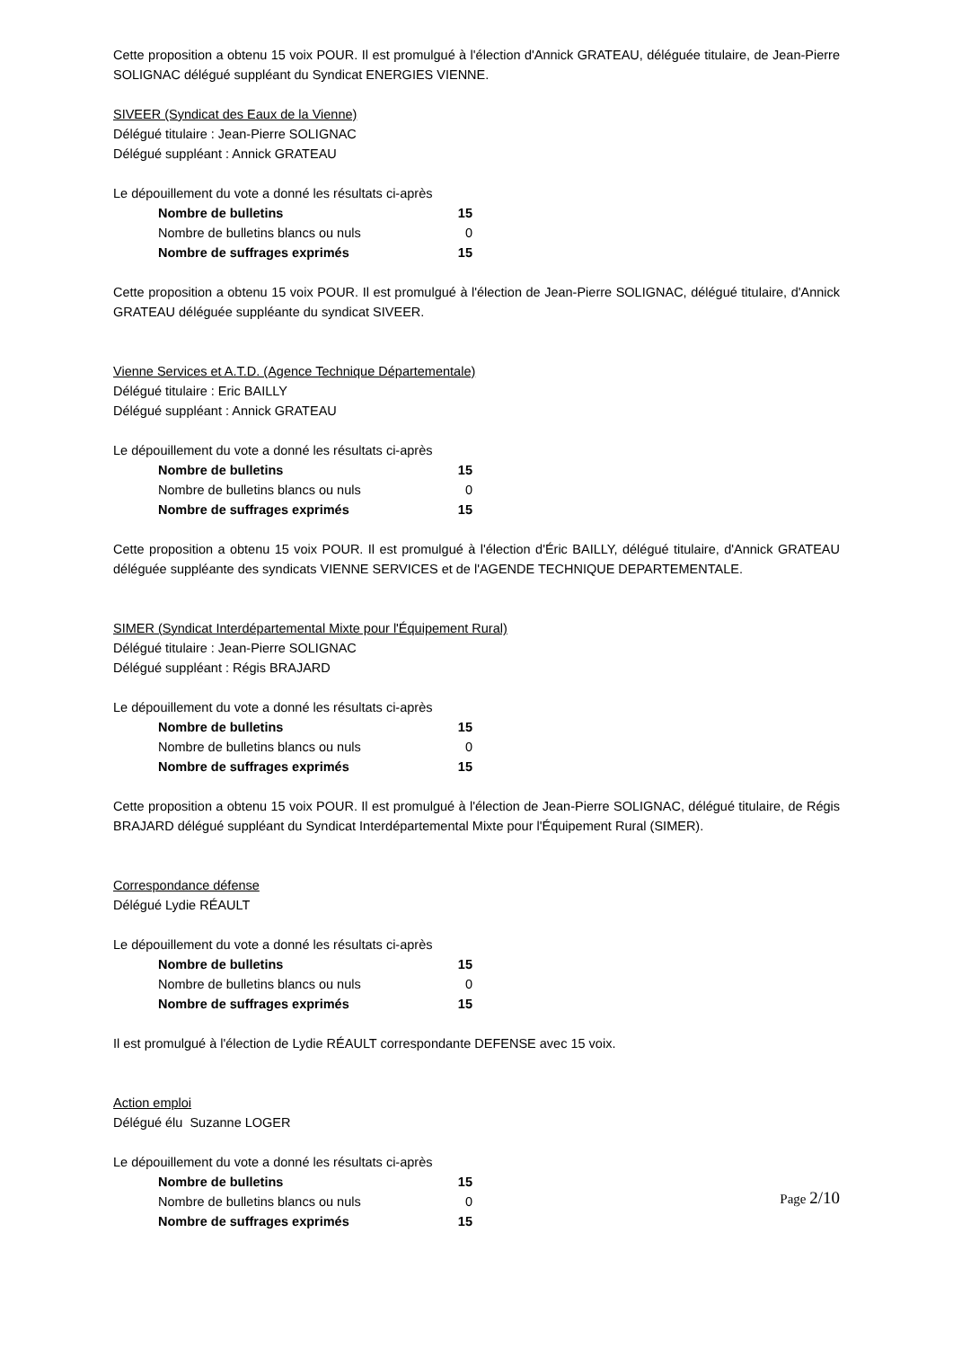Cette proposition a obtenu 15 voix POUR. Il est promulgué à l'élection d'Annick GRATEAU, déléguée titulaire, de Jean-Pierre SOLIGNAC délégué suppléant du Syndicat ENERGIES VIENNE.
SIVEER (Syndicat des Eaux de la Vienne)
Délégué titulaire : Jean-Pierre SOLIGNAC
Délégué suppléant : Annick GRATEAU
Le dépouillement du vote a donné les résultats ci-après
| Nombre de bulletins | 15 |
| Nombre de bulletins blancs ou nuls | 0 |
| Nombre de suffrages exprimés | 15 |
Cette proposition a obtenu 15 voix POUR. Il est promulgué à l'élection de Jean-Pierre SOLIGNAC, délégué titulaire, d'Annick GRATEAU déléguée suppléante du syndicat SIVEER.
Vienne Services et A.T.D. (Agence Technique Départementale)
Délégué titulaire : Eric BAILLY
Délégué suppléant : Annick GRATEAU
Le dépouillement du vote a donné les résultats ci-après
| Nombre de bulletins | 15 |
| Nombre de bulletins blancs ou nuls | 0 |
| Nombre de suffrages exprimés | 15 |
Cette proposition a obtenu 15 voix POUR. Il est promulgué à l'élection d'Éric BAILLY, délégué titulaire, d'Annick GRATEAU déléguée suppléante des syndicats VIENNE SERVICES et de l'AGENDE TECHNIQUE DEPARTEMENTALE.
SIMER (Syndicat Interdépartemental Mixte pour l'Équipement Rural)
Délégué titulaire : Jean-Pierre SOLIGNAC
Délégué suppléant : Régis BRAJARD
Le dépouillement du vote a donné les résultats ci-après
| Nombre de bulletins | 15 |
| Nombre de bulletins blancs ou nuls | 0 |
| Nombre de suffrages exprimés | 15 |
Cette proposition a obtenu 15 voix POUR. Il est promulgué à l'élection de Jean-Pierre SOLIGNAC, délégué titulaire, de Régis BRAJARD délégué suppléant du Syndicat Interdépartemental Mixte pour l'Équipement Rural (SIMER).
Correspondance défense
Délégué Lydie RÉAULT
Le dépouillement du vote a donné les résultats ci-après
| Nombre de bulletins | 15 |
| Nombre de bulletins blancs ou nuls | 0 |
| Nombre de suffrages exprimés | 15 |
Il est promulgué à l'élection de Lydie RÉAULT correspondante DEFENSE avec 15 voix.
Action emploi
Délégué élu Suzanne LOGER
Le dépouillement du vote a donné les résultats ci-après
| Nombre de bulletins | 15 |
| Nombre de bulletins blancs ou nuls | 0 |
| Nombre de suffrages exprimés | 15 |
Page 2/10